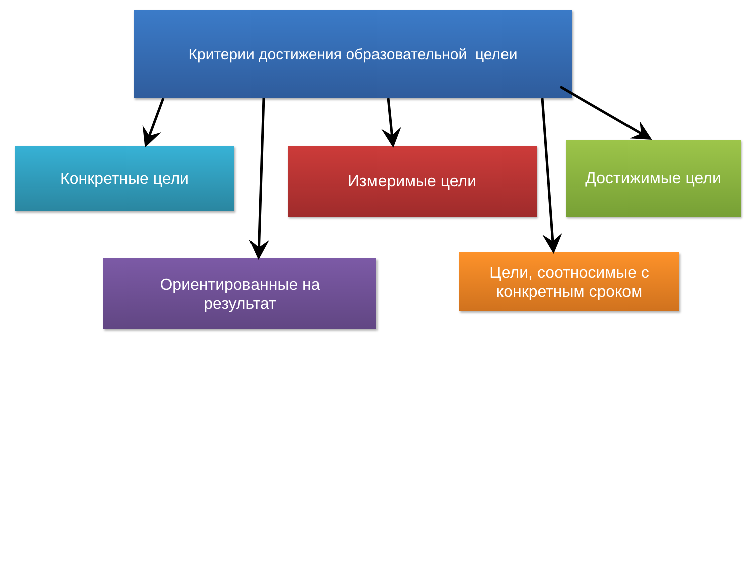Критерии достижения образовательной целеи
Конкретные цели Измеримые цели Достижимые цели
Ориентированные на
результат
Цели, соотносимые с
конкретным сроком